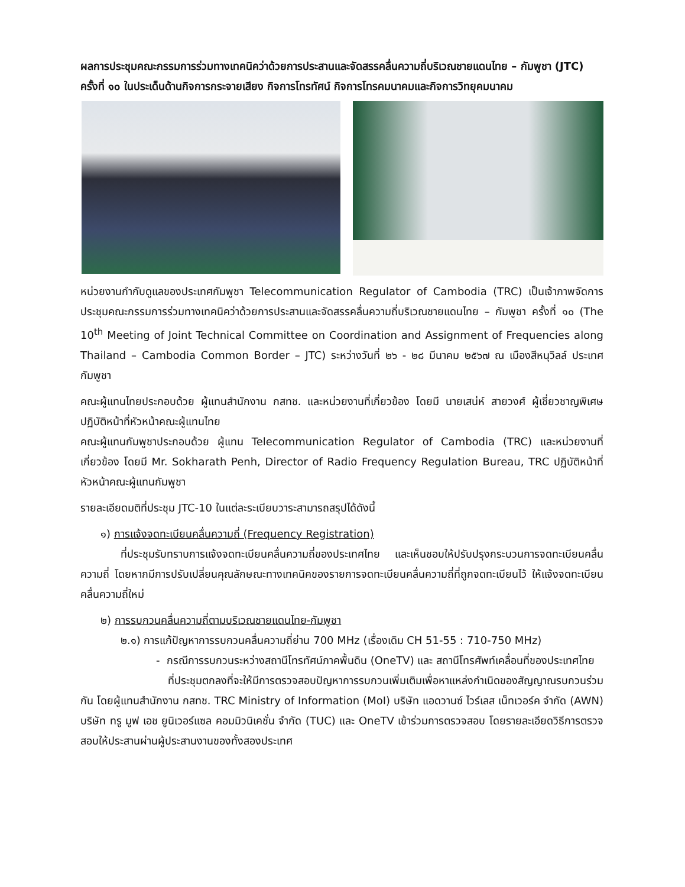ผลการประชุมคณะกรรมการร่วมทางเทคนิคว่าด้วยการประสานและจัดสรรคลื่นความถี่บริเวณชายแดนไทย – กัมพูชา (JTC) ครั้งที่ ๑๐ ในประเด็นด้านกิจการกระจายเสียง กิจการโทรทัศน์ กิจการโทรคมนาคมและกิจการวิทยุคมนาคม
หน่วยงานกำกับดูแลของประเทศกัมพูชา Telecommunication Regulator of Cambodia (TRC) เป็นเจ้าภาพจัดการประชุมคณะกรรมการร่วมทางเทคนิคว่าด้วยการประสานและจัดสรรคลื่นความถี่บริเวณชายแดนไทย – กัมพูชา ครั้งที่ ๑๐ (The 10<sup>th</sup> Meeting of Joint Technical Committee on Coordination and Assignment of Frequencies along Thailand – Cambodia Common Border – JTC) ระหว่างวันที่ ๒๖ - ๒๘ มีนาคม ๒๕๖๗ ณ เมืองสีหนุวิลล์ ประเทศกัมพูชา
คณะผู้แทนไทยประกอบด้วย ผู้แทนสำนักงาน กสทช. และหน่วยงานที่เกี่ยวข้อง โดยมี นายเสน่ห์ สายวงศ์ ผู้เชี่ยวชาญพิเศษ ปฏิบัติหน้าที่หัวหน้าคณะผู้แทนไทย
คณะผู้แทนกัมพูชาประกอบด้วย ผู้แทน Telecommunication Regulator of Cambodia (TRC) และหน่วยงานที่เกี่ยวข้อง โดยมี Mr. Sokharath Penh, Director of Radio Frequency Regulation Bureau, TRC ปฏิบัติหน้าที่หัวหน้าคณะผู้แทนกัมพูชา
รายละเอียดมติที่ประชุม JTC-10 ในแต่ละระเบียบวาระสามารถสรุปได้ดังนี้
๑) การแจ้งจดทะเบียนคลื่นความถี่ (Frequency Registration)
ที่ประชุมรับทราบการแจ้งจดทะเบียนคลื่นความถี่ของประเทศไทย และเห็นชอบให้ปรับปรุงกระบวนการจดทะเบียนคลื่นความถี่ โดยหากมีการปรับเปลี่ยนคุณลักษณะทางเทคนิคของรายการจดทะเบียนคลื่นความถี่ที่ถูกจดทะเบียนไว้ ให้แจ้งจดทะเบียนคลื่นความถี่ใหม่
๒) การรบกวนคลื่นความถี่ตามบริเวณชายแดนไทย-กัมพูชา
๒.๑) การแก้ปัญหาการรบกวนคลื่นความถี่ย่าน 700 MHz (เรื่องเดิม CH 51-55 : 710-750 MHz)
- กรณีการรบกวนระหว่างสถานีโทรทัศน์ภาคพื้นดิน (OneTV) และ สถานีโทรศัพท์เคลื่อนที่ของประเทศไทย
ที่ประชุมตกลงที่จะให้มีการตรวจสอบปัญหาการรบกวนเพิ่มเติมเพื่อหาแหล่งกำเนิดของสัญญาณรบกวนร่วมกัน โดยผู้แทนสำนักงาน กสทช. TRC Ministry of Information (MoI) บริษัท แอดวานซ์ ไวร์เลส เน็ทเวอร์ค จำกัด (AWN) บริษัท ทรู มูฟ เอช ยูนิเวอร์แซล คอมมิวนิเคชั่น จำกัด (TUC) และ OneTV เข้าร่วมการตรวจสอบ โดยรายละเอียดวิธีการตรวจสอบให้ประสานผ่านผู้ประสานงานของทั้งสองประเทศ